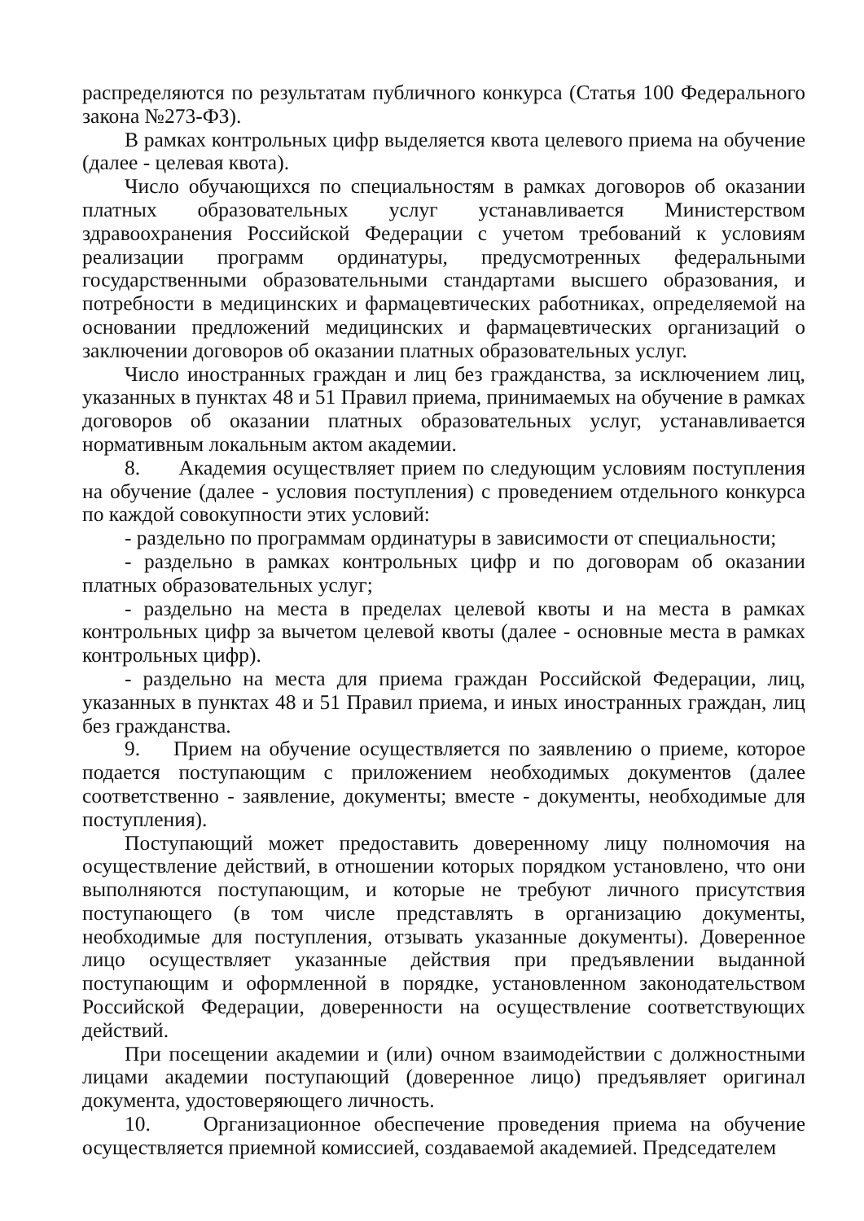распределяются по результатам публичного конкурса (Статья 100 Федерального закона №273-ФЗ).
В рамках контрольных цифр выделяется квота целевого приема на обучение (далее - целевая квота).
Число обучающихся по специальностям в рамках договоров об оказании платных образовательных услуг устанавливается Министерством здравоохранения Российской Федерации с учетом требований к условиям реализации программ ординатуры, предусмотренных федеральными государственными образовательными стандартами высшего образования, и потребности в медицинских и фармацевтических работниках, определяемой на основании предложений медицинских и фармацевтических организаций о заключении договоров об оказании платных образовательных услуг.
Число иностранных граждан и лиц без гражданства, за исключением лиц, указанных в пунктах 48 и 51 Правил приема, принимаемых на обучение в рамках договоров об оказании платных образовательных услуг, устанавливается нормативным локальным актом академии.
8. Академия осуществляет прием по следующим условиям поступления на обучение (далее - условия поступления) с проведением отдельного конкурса по каждой совокупности этих условий:
- раздельно по программам ординатуры в зависимости от специальности;
- раздельно в рамках контрольных цифр и по договорам об оказании платных образовательных услуг;
- раздельно на места в пределах целевой квоты и на места в рамках контрольных цифр за вычетом целевой квоты (далее - основные места в рамках контрольных цифр).
- раздельно на места для приема граждан Российской Федерации, лиц, указанных в пунктах 48 и 51 Правил приема, и иных иностранных граждан, лиц без гражданства.
9. Прием на обучение осуществляется по заявлению о приеме, которое подается поступающим с приложением необходимых документов (далее соответственно - заявление, документы; вместе - документы, необходимые для поступления).
Поступающий может предоставить доверенному лицу полномочия на осуществление действий, в отношении которых порядком установлено, что они выполняются поступающим, и которые не требуют личного присутствия поступающего (в том числе представлять в организацию документы, необходимые для поступления, отзывать указанные документы). Доверенное лицо осуществляет указанные действия при предъявлении выданной поступающим и оформленной в порядке, установленном законодательством Российской Федерации, доверенности на осуществление соответствующих действий.
При посещении академии и (или) очном взаимодействии с должностными лицами академии поступающий (доверенное лицо) предъявляет оригинал документа, удостоверяющего личность.
10. Организационное обеспечение проведения приема на обучение осуществляется приемной комиссией, создаваемой академией. Председателем